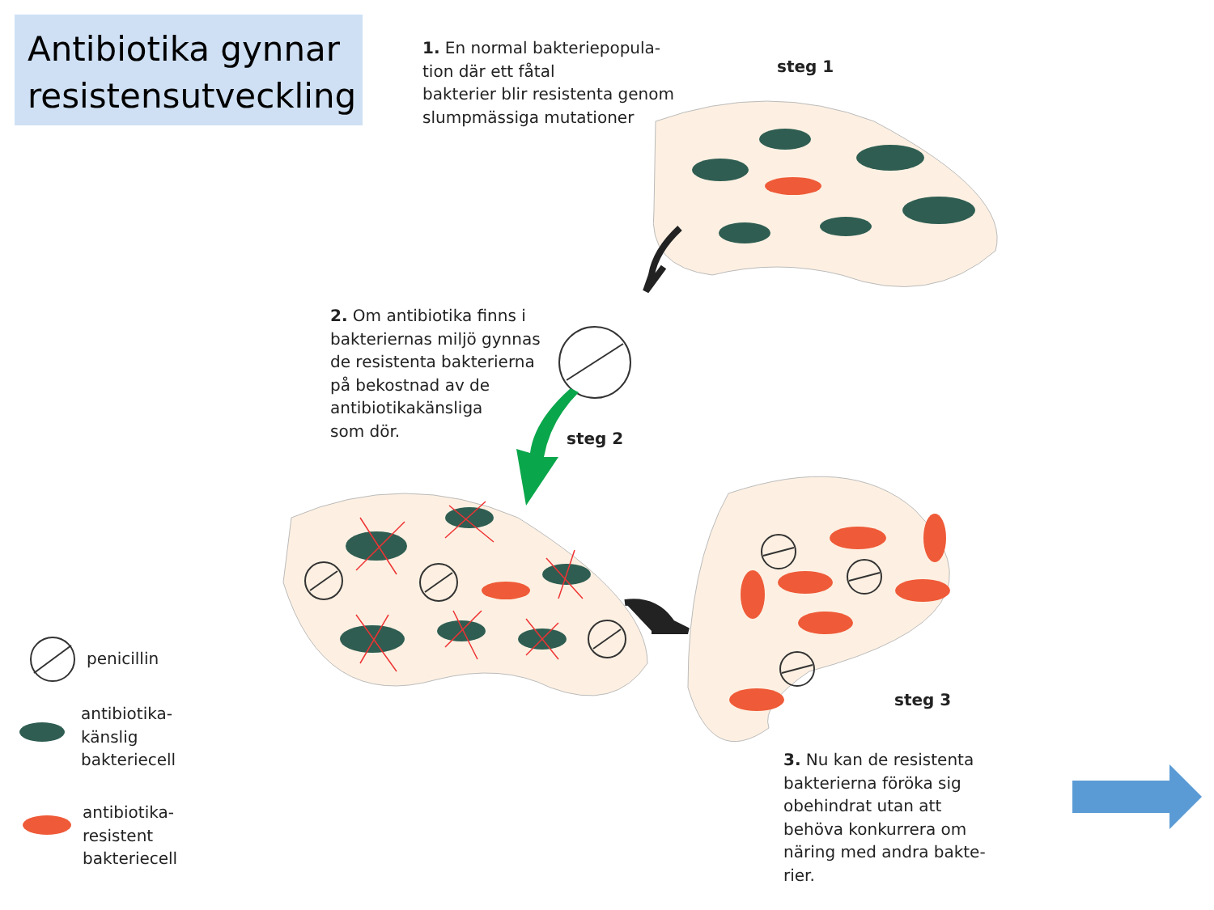Antibiotika gynnar
resistensutveckling
1. En normal bakteriepopula-
tion där ett fåtal
bakterier blir resistenta genom
slumpmässiga mutationer
steg 1
2. Om antibiotika finns i
bakteriernas miljö gynnas
de resistenta bakterierna
på bekostnad av de
antibiotikakänsliga
som dör.
steg 2
steg 3
3. Nu kan de resistenta
bakterierna föröka sig
obehindrat utan att
behöva konkurrera om
näring med andra bakte-
rier.
penicillin
antibiotika-
känslig
bakteriecell
antibiotika-
resistent
bakteriecell